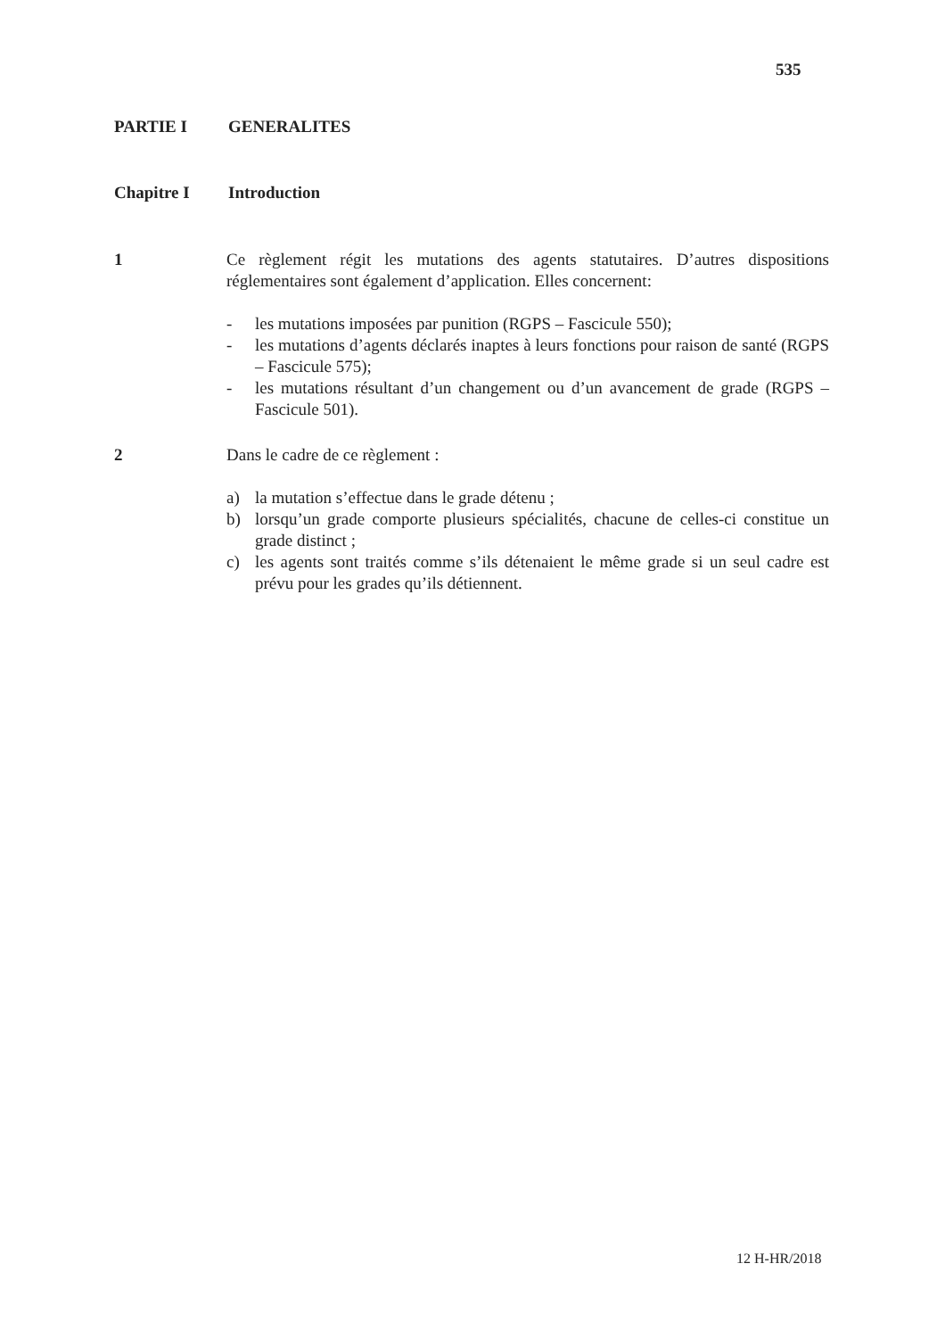535
PARTIE I GENERALITES
Chapitre I Introduction
1 Ce règlement régit les mutations des agents statutaires. D’autres dispositions réglementaires sont également d’application. Elles concernent:
- les mutations imposées par punition (RGPS – Fascicule 550);
- les mutations d’agents déclarés inaptes à leurs fonctions pour raison de santé (RGPS – Fascicule 575);
- les mutations résultant d’un changement ou d’un avancement de grade (RGPS – Fascicule 501).
2 Dans le cadre de ce règlement :
a) la mutation s’effectue dans le grade détenu ;
b) lorsqu’un grade comporte plusieurs spécialités, chacune de celles-ci constitue un grade distinct ;
c) les agents sont traités comme s’ils détenaient le même grade si un seul cadre est prévu pour les grades qu’ils détiennent.
12 H-HR/2018